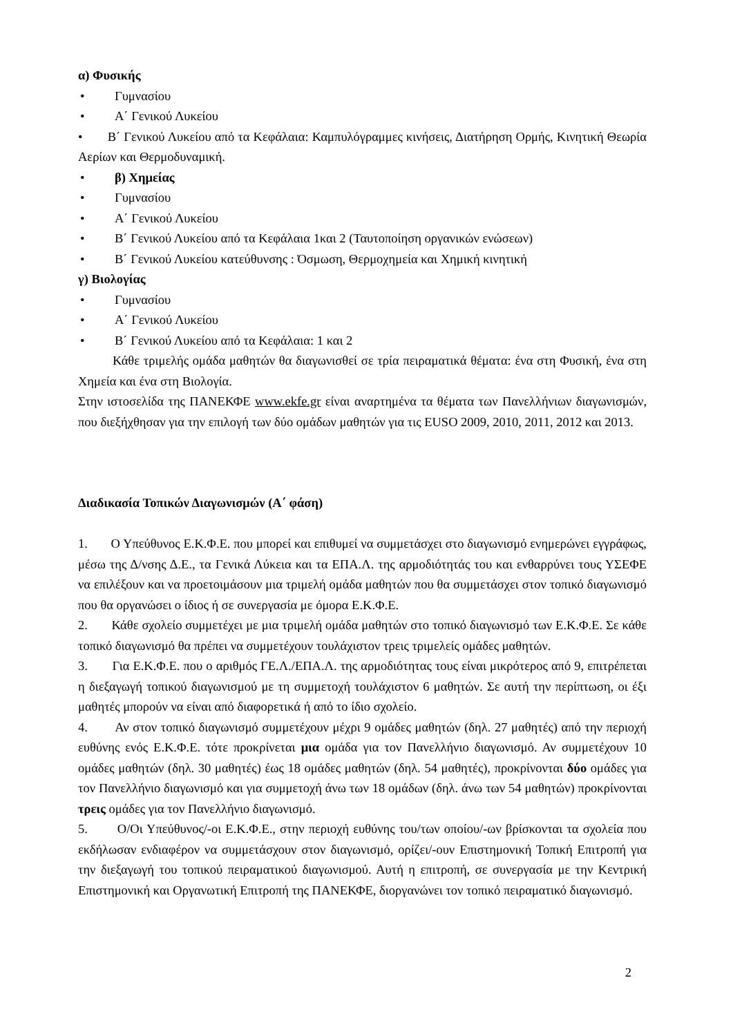α) Φυσικής
• Γυμνασίου
• Α΄ Γενικού Λυκείου
• Β΄ Γενικού Λυκείου από τα Κεφάλαια: Καμπυλόγραμμες κινήσεις, Διατήρηση Ορμής, Κινητική Θεωρία Αερίων και Θερμοδυναμική.
• β) Χημείας
• Γυμνασίου
• Α΄ Γενικού Λυκείου
• Β΄ Γενικού Λυκείου από τα Κεφάλαια 1και 2 (Ταυτοποίηση οργανικών ενώσεων)
• Β΄ Γενικού Λυκείου κατεύθυνσης : Όσμωση, Θερμοχημεία και Χημική κινητική
γ) Βιολογίας
• Γυμνασίου
• Α΄ Γενικού Λυκείου
• Β΄ Γενικού Λυκείου από τα Κεφάλαια: 1 και 2
Κάθε τριμελής ομάδα μαθητών θα διαγωνισθεί σε τρία πειραματικά θέματα: ένα στη Φυσική, ένα στη Χημεία και ένα στη Βιολογία.
Στην ιστοσελίδα της ΠΑΝΕΚΦΕ www.ekfe.gr είναι αναρτημένα τα θέματα των Πανελλήνιων διαγωνισμών, που διεξήχθησαν για την επιλογή των δύο ομάδων μαθητών για τις EUSO 2009, 2010, 2011, 2012 και 2013.
Διαδικασία Τοπικών Διαγωνισμών (Α΄ φάση)
1. Ο Υπεύθυνος Ε.Κ.Φ.Ε. που μπορεί και επιθυμεί να συμμετάσχει στο διαγωνισμό ενημερώνει εγγράφως, μέσω της Δ/νσης Δ.Ε., τα Γενικά Λύκεια και τα ΕΠΑ.Λ. της αρμοδιότητάς του και ενθαρρύνει τους ΥΣΕΦΕ να επιλέξουν και να προετοιμάσουν μια τριμελή ομάδα μαθητών που θα συμμετάσχει στον τοπικό διαγωνισμό που θα οργανώσει ο ίδιος ή σε συνεργασία με όμορα Ε.Κ.Φ.Ε.
2. Κάθε σχολείο συμμετέχει με μια τριμελή ομάδα μαθητών στο τοπικό διαγωνισμό των Ε.Κ.Φ.Ε. Σε κάθε τοπικό διαγωνισμό θα πρέπει να συμμετέχουν τουλάχιστον τρεις τριμελείς ομάδες μαθητών.
3. Για Ε.Κ.Φ.Ε. που ο αριθμός ΓΕ.Λ./ΕΠΑ.Λ. της αρμοδιότητας τους είναι μικρότερος από 9, επιτρέπεται η διεξαγωγή τοπικού διαγωνισμού με τη συμμετοχή τουλάχιστον 6 μαθητών. Σε αυτή την περίπτωση, οι έξι μαθητές μπορούν να είναι από διαφορετικά ή από το ίδιο σχολείο.
4. Αν στον τοπικό διαγωνισμό συμμετέχουν μέχρι 9 ομάδες μαθητών (δηλ. 27 μαθητές) από την περιοχή ευθύνης ενός Ε.Κ.Φ.Ε. τότε προκρίνεται μια ομάδα για τον Πανελλήνιο διαγωνισμό. Αν συμμετέχουν 10 ομάδες μαθητών (δηλ. 30 μαθητές) έως 18 ομάδες μαθητών (δηλ. 54 μαθητές), προκρίνονται δύο ομάδες για τον Πανελλήνιο διαγωνισμό και για συμμετοχή άνω των 18 ομάδων (δηλ. άνω των 54 μαθητών) προκρίνονται τρεις ομάδες για τον Πανελλήνιο διαγωνισμό.
5. Ο/Οι Υπεύθυνος/-οι Ε.Κ.Φ.Ε., στην περιοχή ευθύνης του/των οποίου/-ων βρίσκονται τα σχολεία που εκδήλωσαν ενδιαφέρον να συμμετάσχουν στον διαγωνισμό, ορίζει/-ουν Επιστημονική Τοπική Επιτροπή για την διεξαγωγή του τοπικού πειραματικού διαγωνισμού. Αυτή η επιτροπή, σε συνεργασία με την Κεντρική Επιστημονική και Οργανωτική Επιτροπή της ΠΑΝΕΚΦΕ, διοργανώνει τον τοπικό πειραματικό διαγωνισμό.
2